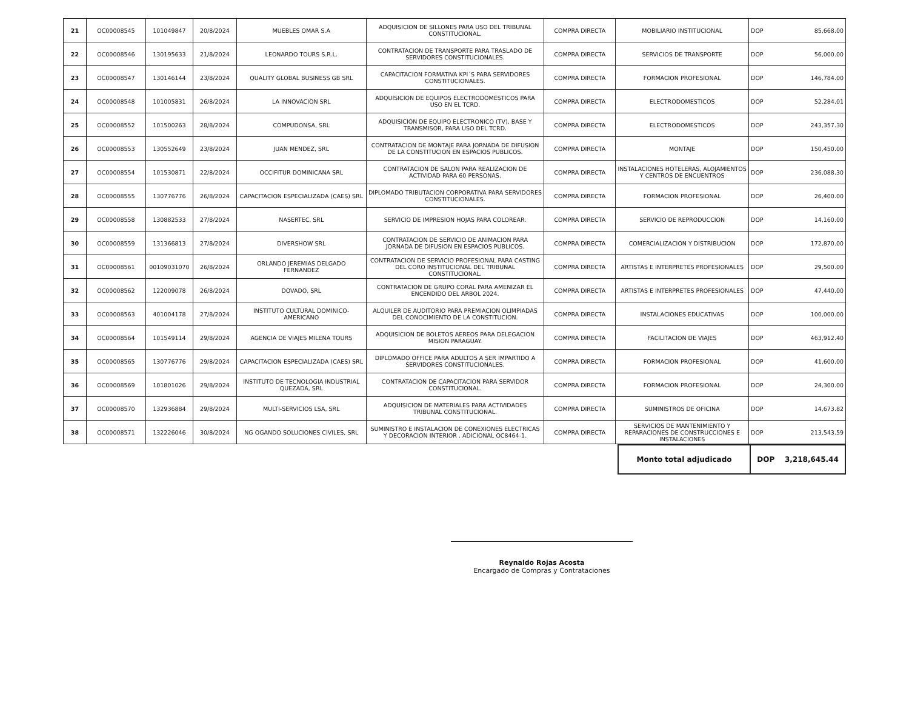| 21 | OC00008545 | 101049847 | 20/8/2024 | MUEBLES OMAR S.A | ADQUISICION DE SILLONES PARA USO DEL TRIBUNAL CONSTITUCIONAL. | COMPRA DIRECTA | MOBILIARIO INSTITUCIONAL | DOP | 85,668.00 |
| 22 | OC00008546 | 130195633 | 21/8/2024 | LEONARDO TOURS S.R.L. | CONTRATACION DE TRANSPORTE PARA TRASLADO DE SERVIDORES CONSTITUCIONALES. | COMPRA DIRECTA | SERVICIOS DE TRANSPORTE | DOP | 56,000.00 |
| 23 | OC00008547 | 130146144 | 23/8/2024 | QUALITY GLOBAL BUSINESS GB SRL | CAPACITACION FORMATIVA KPI´S PARA SERVIDORES CONSTITUCIONALES. | COMPRA DIRECTA | FORMACION PROFESIONAL | DOP | 146,784.00 |
| 24 | OC00008548 | 101005831 | 26/8/2024 | LA INNOVACION SRL | ADQUISICION DE EQUIPOS ELECTRODOMESTICOS PARA USO EN EL TCRD. | COMPRA DIRECTA | ELECTRODOMESTICOS | DOP | 52,284.01 |
| 25 | OC00008552 | 101500263 | 28/8/2024 | COMPUDONSA, SRL | ADQUISICION DE EQUIPO ELECTRONICO (TV), BASE Y TRANSMISOR, PARA USO DEL TCRD. | COMPRA DIRECTA | ELECTRODOMESTICOS | DOP | 243,357.30 |
| 26 | OC00008553 | 130552649 | 23/8/2024 | JUAN MENDEZ, SRL | CONTRATACION DE MONTAJE PARA JORNADA DE DIFUSION DE LA CONSTITUCION EN ESPACIOS PUBLICOS. | COMPRA DIRECTA | MONTAJE | DOP | 150,450.00 |
| 27 | OC00008554 | 101530871 | 22/8/2024 | OCCIFITUR DOMINICANA SRL | CONTRATACION DE SALON PARA REALIZACION DE ACTIVIDAD PARA 60 PERSONAS. | COMPRA DIRECTA | INSTALACIONES HOTELERAS, ALOJAMIENTOS Y CENTROS DE ENCUENTROS | DOP | 236,088.30 |
| 28 | OC00008555 | 130776776 | 26/8/2024 | CAPACITACION ESPECIALIZADA (CAES) SRL | DIPLOMADO TRIBUTACION CORPORATIVA PARA SERVIDORES CONSTITUCIONALES. | COMPRA DIRECTA | FORMACION PROFESIONAL | DOP | 26,400.00 |
| 29 | OC00008558 | 130882533 | 27/8/2024 | NASERTEC, SRL | SERVICIO DE IMPRESION HOJAS PARA COLOREAR. | COMPRA DIRECTA | SERVICIO DE REPRODUCCION | DOP | 14,160.00 |
| 30 | OC00008559 | 131366813 | 27/8/2024 | DIVERSHOW SRL | CONTRATACION DE SERVICIO DE ANIMACION PARA JORNADA DE DIFUSION EN ESPACIOS PUBLICOS. | COMPRA DIRECTA | COMERCIALIZACION Y DISTRIBUCION | DOP | 172,870.00 |
| 31 | OC00008561 | 00109031070 | 26/8/2024 | ORLANDO JEREMIAS DELGADO FERNANDEZ | CONTRATACION DE SERVICIO PROFESIONAL PARA CASTING DEL CORO INSTITUCIONAL DEL TRIBUNAL CONSTITUCIONAL. | COMPRA DIRECTA | ARTISTAS E INTERPRETES PROFESIONALES | DOP | 29,500.00 |
| 32 | OC00008562 | 122009078 | 26/8/2024 | DOVADO, SRL | CONTRATACION DE GRUPO CORAL PARA AMENIZAR EL ENCENDIDO DEL ARBOL 2024. | COMPRA DIRECTA | ARTISTAS E INTERPRETES PROFESIONALES | DOP | 47,440.00 |
| 33 | OC00008563 | 401004178 | 27/8/2024 | INSTITUTO CULTURAL DOMINICO-AMERICANO | ALQUILER DE AUDITORIO PARA PREMIACION OLIMPIADAS DEL CONOCIMIENTO DE LA CONSTITUCION. | COMPRA DIRECTA | INSTALACIONES EDUCATIVAS | DOP | 100,000.00 |
| 34 | OC00008564 | 101549114 | 29/8/2024 | AGENCIA DE VIAJES MILENA TOURS | ADQUISICION DE BOLETOS AEREOS PARA DELEGACION MISION PARAGUAY. | COMPRA DIRECTA | FACILITACION DE VIAJES | DOP | 463,912.40 |
| 35 | OC00008565 | 130776776 | 29/8/2024 | CAPACITACION ESPECIALIZADA (CAES) SRL | DIPLOMADO OFFICE PARA ADULTOS A SER IMPARTIDO A SERVIDORES CONSTITUCIONALES. | COMPRA DIRECTA | FORMACION PROFESIONAL | DOP | 41,600.00 |
| 36 | OC00008569 | 101801026 | 29/8/2024 | INSTITUTO DE TECNOLOGIA INDUSTRIAL QUEZADA, SRL | CONTRATACION DE CAPACITACION PARA SERVIDOR CONSTITUCIONAL. | COMPRA DIRECTA | FORMACION PROFESIONAL | DOP | 24,300.00 |
| 37 | OC00008570 | 132936884 | 29/8/2024 | MULTI-SERVICIOS LSA, SRL | ADQUISICION DE MATERIALES PARA ACTIVIDADES TRIBUNAL CONSTITUCIONAL. | COMPRA DIRECTA | SUMINISTROS DE OFICINA | DOP | 14,673.82 |
| 38 | OC00008571 | 132226046 | 30/8/2024 | NG OGANDO SOLUCIONES CIVILES, SRL | SUMINISTRO E INSTALACION DE CONEXIONES ELECTRICAS Y DECORACION INTERIOR . ADICIONAL OC8464-1. | COMPRA DIRECTA | SERVICIOS DE MANTENIMIENTO Y REPARACIONES DE CONSTRUCCIONES E INSTALACIONES | DOP | 213,543.59 |
| Monto total adjudicado | DOP 3,218,645.44 |
Reynaldo Rojas Acosta
Encargado de Compras y Contrataciones